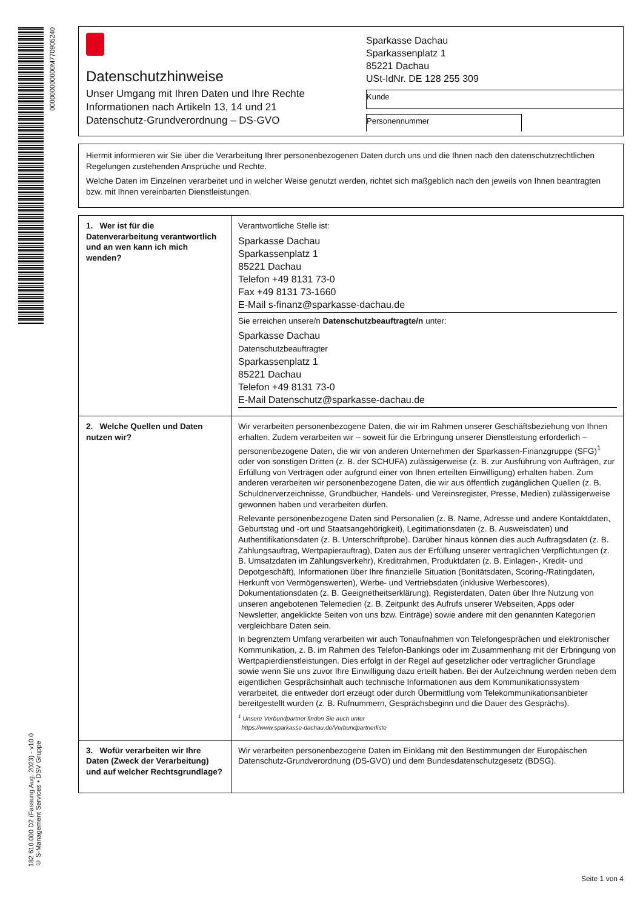000000000000M770905240
182 610.000 D2 (Fassung Aug. 2023) - v10.0
© S-Management Services • DSV Gruppe
Datenschutzhinweise
Unser Umgang mit Ihren Daten und Ihre Rechte
Informationen nach Artikeln 13, 14 und 21
Datenschutz-Grundverordnung – DS-GVO
Sparkasse Dachau
Sparkassenplatz 1
85221 Dachau
USt-IdNr. DE 128 255 309
Kunde
Personennummer
Hiermit informieren wir Sie über die Verarbeitung Ihrer personenbezogenen Daten durch uns und die Ihnen nach den datenschutzrechtlichen Regelungen zustehenden Ansprüche und Rechte.
Welche Daten im Einzelnen verarbeitet und in welcher Weise genutzt werden, richtet sich maßgeblich nach den jeweils von Ihnen beantragten bzw. mit Ihnen vereinbarten Dienstleistungen.
| 1. Wer ist für die Datenverarbeitung verantwortlich und an wen kann ich mich wenden? | Verantwortliche Stelle ist: Sparkasse Dachau Sparkassenplatz 1 85221 Dachau Telefon +49 8131 73-0 Fax +49 8131 73-1660 E-Mail s-finanz@sparkasse-dachau.de Sie erreichen unsere/n Datenschutzbeauftragte/n unter: Sparkasse Dachau Datenschutzbeauftragter Sparkassenplatz 1 85221 Dachau Telefon +49 8131 73-0 E-Mail Datenschutz@sparkasse-dachau.de |
| 2. Welche Quellen und Daten nutzen wir? | Wir verarbeiten personenbezogene Daten, die wir im Rahmen unserer Geschäftsbeziehung von Ihnen erhalten. Zudem verarbeiten wir – soweit für die Erbringung unserer Dienstleistung erforderlich – personenbezogene Daten, die wir von anderen Unternehmen der Sparkassen-Finanzgruppe (SFG)<sup>1</sup> oder von sonstigen Dritten (z. B. der SCHUFA) zulässigerweise (z. B. zur Ausführung von Aufträgen, zur Erfüllung von Verträgen oder aufgrund einer von Ihnen erteilten Einwilligung) erhalten haben. Zum anderen verarbeiten wir personenbezogene Daten, die wir aus öffentlich zugänglichen Quellen (z. B. Schuldnerverzeichnisse, Grundbücher, Handels- und Vereinsregister, Presse, Medien) zulässigerweise gewonnen haben und verarbeiten dürfen. Relevante personenbezogene Daten sind Personalien (z. B. Name, Adresse und andere Kontaktdaten, Geburtstag und -ort und Staatsangehörigkeit), Legitimationsdaten (z. B. Ausweisdaten) und Authentifikationsdaten (z. B. Unterschriftprobe). Darüber hinaus können dies auch Auftragsdaten (z. B. Zahlungsauftrag, Wertpapierauftrag), Daten aus der Erfüllung unserer vertraglichen Verpflichtungen (z. B. Umsatzdaten im Zahlungsverkehr), Kreditrahmen, Produktdaten (z. B. Einlagen-, Kredit- und Depotgeschäft), Informationen über Ihre finanzielle Situation (Bonitätsdaten, Scoring-/Ratingdaten, Herkunft von Vermögenswerten), Werbe- und Vertriebsdaten (inklusive Werbescores), Dokumentationsdaten (z. B. Geeignetheitserklärung), Registerdaten, Daten über Ihre Nutzung von unseren angebotenen Telemedien (z. B. Zeitpunkt des Aufrufs unserer Webseiten, Apps oder Newsletter, angeklickte Seiten von uns bzw. Einträge) sowie andere mit den genannten Kategorien vergleichbare Daten sein. In begrenztem Umfang verarbeiten wir auch Tonaufnahmen von Telefongesprächen und elektronischer Kommunikation, z. B. im Rahmen des Telefon-Bankings oder im Zusammenhang mit der Erbringung von Wertpapierdienstleistungen. Dies erfolgt in der Regel auf gesetzlicher oder vertraglicher Grundlage sowie wenn Sie uns zuvor Ihre Einwilligung dazu erteilt haben. Bei der Aufzeichnung werden neben dem eigentlichen Gesprächsinhalt auch technische Informationen aus dem Kommunikationssystem verarbeitet, die entweder dort erzeugt oder durch Übermittlung vom Telekommunikationsanbieter bereitgestellt wurden (z. B. Rufnummern, Gesprächsbeginn und die Dauer des Gesprächs). <sup>1</sup> Unsere Verbundpartner finden Sie auch unter https://www.sparkasse-dachau.de/Verbundpartnerliste |
| 3. Wofür verarbeiten wir Ihre Daten (Zweck der Verarbeitung) und auf welcher Rechtsgrundlage? | Wir verarbeiten personenbezogene Daten im Einklang mit den Bestimmungen der Europäischen Datenschutz-Grundverordnung (DS-GVO) und dem Bundesdatenschutzgesetz (BDSG). |
Seite 1 von 4